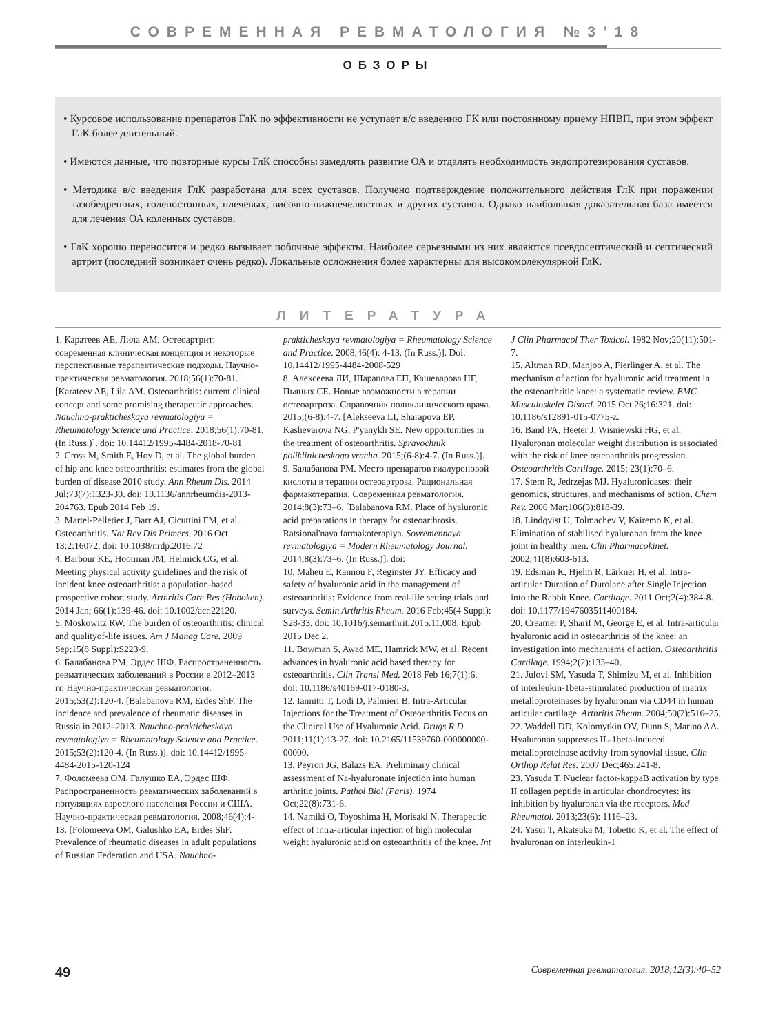СОВРЕМЕННАЯ РЕВМАТОЛОГИЯ №3’18
ОБЗОРЫ
• Курсовое использование препаратов ГлК по эффективности не уступает в/с введению ГК или постоянному приему НПВП, при этом эффект ГлК более длительный.
• Имеются данные, что повторные курсы ГлК способны замедлять развитие ОА и отдалять необходимость эндопротезирования суставов.
• Методика в/с введения ГлК разработана для всех суставов. Получено подтверждение положительного действия ГлК при поражении тазобедренных, голеностопных, плечевых, височно-нижнечелюстных и других суставов. Однако наибольшая доказательная база имеется для лечения ОА коленных суставов.
• ГлК хорошо переносится и редко вызывает побочные эффекты. Наиболее серьезными из них являются псевдосептический и септический артрит (последний возникает очень редко). Локальные осложнения более характерны для высокомолекулярной ГлК.
ЛИТЕРАТУРА
1. Каратеев АЕ, Лила АМ. Остеоартрит: современная клиническая концепция и некоторые перспективные терапевтические подходы. Научно-практическая ревматология. 2018;56(1):70-81. [Karateev AE, Lila AM. Osteoarthritis: current clinical concept and some promising therapeutic approaches. Nauchno-prakticheskaya revmatologiya = Rheumatology Science and Practice. 2018;56(1):70-81. (In Russ.)]. doi: 10.14412/1995-4484-2018-70-81
2. Cross M, Smith E, Hoy D, et al. The global burden of hip and knee osteoarthritis: estimates from the global burden of disease 2010 study. Ann Rheum Dis. 2014 Jul;73(7):1323-30. doi: 10.1136/annrheumdis-2013-204763. Epub 2014 Feb 19.
3. Martel-Pelletier J, Barr AJ, Cicuttini FM, et al. Osteoarthritis. Nat Rev Dis Primers. 2016 Oct 13;2:16072. doi: 10.1038/nrdp.2016.72
4. Barbour KE, Hootman JM, Helmick CG, et al. Meeting physical activity guidelines and the risk of incident knee osteoarthritis: a population-based prospective cohort study. Arthritis Care Res (Hoboken). 2014 Jan; 66(1):139-46. doi: 10.1002/acr.22120.
5. Moskowitz RW. The burden of osteoarthritis: clinical and qualityof-life issues. Am J Manag Care. 2009 Sep;15(8 Suppl):S223-9.
6. Балабанова РМ, Эрдес ШФ. Распространенность ревматических заболеваний в России в 2012–2013 гг. Научно-практическая ревматология. 2015;53(2):120-4. [Balabanova RM, Erdes ShF. The incidence and prevalence of rheumatic diseases in Russia in 2012–2013. Nauchno-prakticheskaya revmatologiya = Rheumatology Science and Practice. 2015;53(2):120-4. (In Russ.)]. doi: 10.14412/1995-4484-2015-120-124
7. Фоломеева ОМ, Галушко ЕА, Эрдес ШФ. Распространенность ревматических заболеваний в популяциях взрослого населения России и США. Научно-практическая ревматология. 2008;46(4):4-13. [Folomeeva OM, Galushko EA, Erdes ShF. Prevalence of rheumatic diseases in adult populations of Russian Federation and USA. Nauchno-prakticheskaya revmatologiya = Rheumatology Science and Practice. 2008;46(4): 4-13. (In Russ.)]. Doi: 10.14412/1995-4484-2008-529
8. Алексеева ЛИ, Шарапова ЕП, Кашеварова НГ, Пьяных СЕ. Новые возможности в терапии остеоартроза. Справочник поликлинического врача. 2015;(6-8):4-7. [Alekseeva LI, Sharapova EP, Kashevarova NG, P'yanykh SE. New opportunities in the treatment of osteoarthritis. Spravochnik poliklinicheskogo vracha. 2015;(6-8):4-7. (In Russ.)].
9. Балабанова РМ. Место препаратов гиалуроновой кислоты в терапии остеоартроза. Рациональная фармакотерапия. Современная ревматология. 2014;8(3):73–6. [Balabanova RM. Place of hyaluronic acid preparations in therapy for osteoarthrosis. Ratsional'naya farmakoterapiya. Sovremennaya revmatologiya = Modern Rheumatology Journal. 2014;8(3):73–6. (In Russ.)]. doi:
10. Maheu E, Rannou F, Reginster JY. Efficacy and safety of hyaluronic acid in the management of osteoarthritis: Evidence from real-life setting trials and surveys. Semin Arthritis Rheum. 2016 Feb;45(4 Suppl): S28-33. doi: 10.1016/j.semarthrit.2015.11.008. Epub 2015 Dec 2.
11. Bowman S, Awad ME, Hamrick MW, et al. Recent advances in hyaluronic acid based therapy for osteoarthritis. Clin Transl Med. 2018 Feb 16;7(1):6. doi: 10.1186/s40169-017-0180-3.
12. Iannitti T, Lodi D, Palmieri B. Intra-Articular Injections for the Treatment of Osteoarthritis Focus on the Clinical Use of Hyaluronic Acid. Drugs R D. 2011;11(1):13-27. doi: 10.2165/11539760-000000000-00000.
13. Peyron JG, Balazs EA. Preliminary clinical assessment of Na-hyaluronate injection into human arthritic joints. Pathol Biol (Paris). 1974 Oct;22(8):731-6.
14. Namiki O, Toyoshima H, Morisaki N. Therapeutic effect of intra-articular injection of high molecular weight hyaluronic acid on osteoarthritis of the knee. Int J Clin Pharmacol Ther Toxicol. 1982 Nov;20(11):501-7.
15. Altman RD, Manjoo A, Fierlinger A, et al. The mechanism of action for hyaluronic acid treatment in the osteoarthritic knee: a systematic review. BMC Musculoskelet Disord. 2015 Oct 26;16:321. doi: 10.1186/s12891-015-0775-z.
16. Band PA, Heeter J, Wisniewski HG, et al. Hyaluronan molecular weight distribution is associated with the risk of knee osteoarthritis progression. Osteoarthritis Cartilage. 2015; 23(1):70–6.
17. Stern R, Jedrzejas MJ. Hyaluronidases: their genomics, structures, and mechanisms of action. Chem Rev. 2006 Mar;106(3):818-39.
18. Lindqvist U, Tolmachev V, Kairemo K, et al. Elimination of stabilised hyaluronan from the knee joint in healthy men. Clin Pharmacokinet. 2002;41(8):603-613.
19. Edsman K, Hjelm R, Lärkner H, et al. Intra-articular Duration of Durolane after Single Injection into the Rabbit Knee. Cartilage. 2011 Oct;2(4):384-8. doi: 10.1177/1947603511400184.
20. Creamer P, Sharif M, George E, et al. Intra-articular hyaluronic acid in osteoarthritis of the knee: an investigation into mechanisms of action. Osteoarthritis Cartilage. 1994;2(2):133–40.
21. Julovi SM, Yasuda T, Shimizu M, et al. Inhibition of interleukin-1beta-stimulated production of matrix metalloproteinases by hyaluronan via CD44 in human articular cartilage. Arthritis Rheum. 2004;50(2):516–25.
22. Waddell DD, Kolomytkin OV, Dunn S, Marino AA. Hyaluronan suppresses IL-1beta-induced metalloproteinase activity from synovial tissue. Clin Orthop Relat Res. 2007 Dec;465:241-8.
23. Yasuda T. Nuclear factor-kappaB activation by type II collagen peptide in articular chondrocytes: its inhibition by hyaluronan via the receptors. Mod Rheumatol. 2013;23(6): 1116–23.
24. Yasui T, Akatsuka M, Tobetto K, et al. The effect of hyaluronan on interleukin-1
49 Современная ревматология. 2018;12(3):40–52